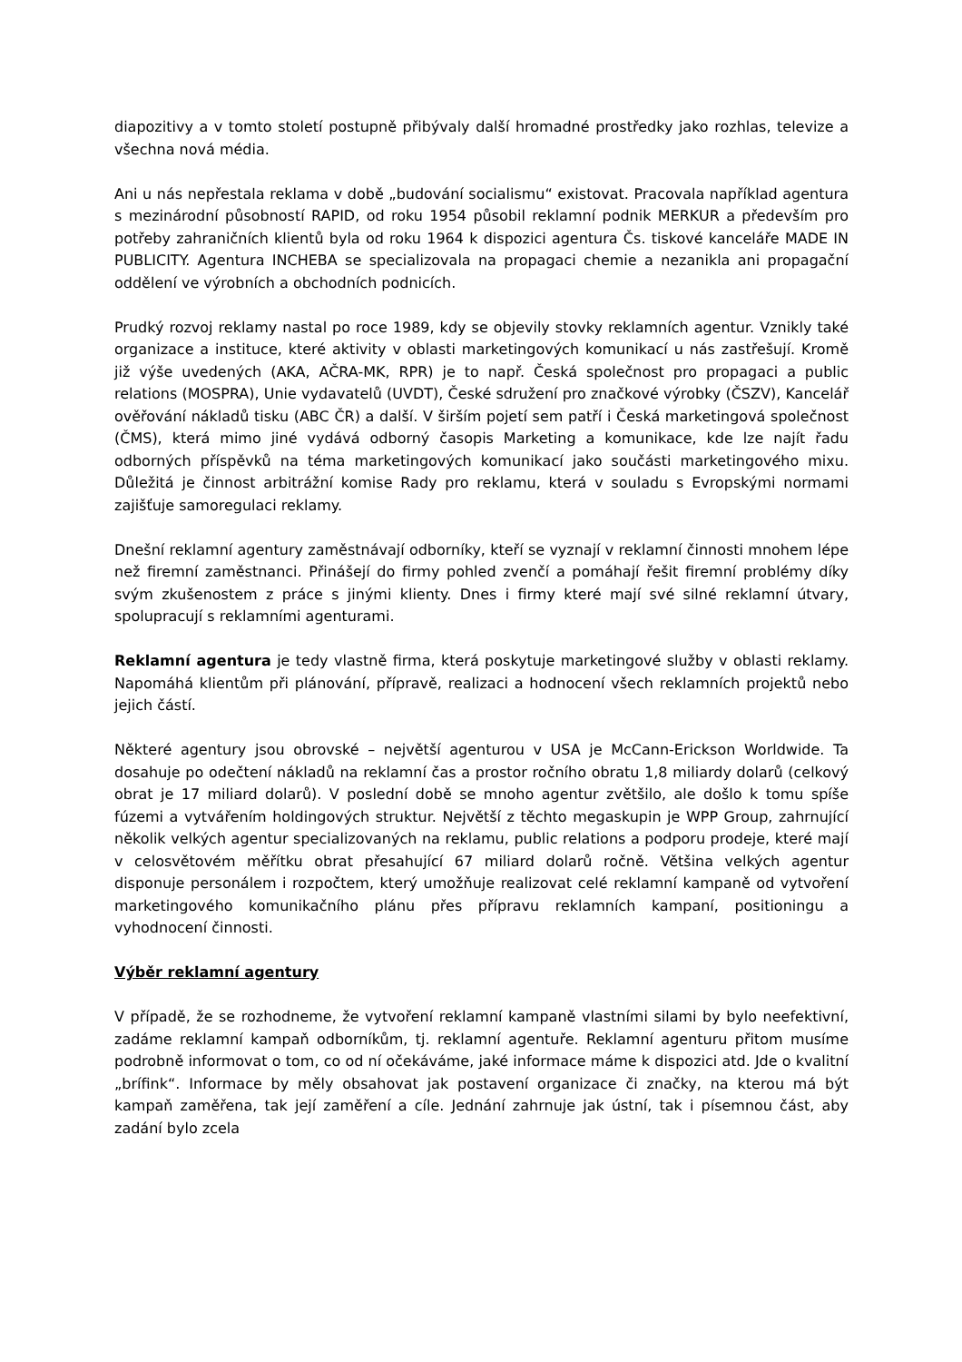diapozitivy a v tomto století postupně přibývaly další hromadné prostředky jako rozhlas, televize a všechna nová média.
Ani u nás nepřestala reklama v době „budování socialismu“ existovat. Pracovala například agentura s mezinárodní působností RAPID, od roku 1954 působil reklamní podnik MERKUR a především pro potřeby zahraničních klientů byla od roku 1964 k dispozici agentura Čs. tiskové kanceláře MADE IN PUBLICITY. Agentura INCHEBA se specializovala na propagaci chemie a nezanikla ani propagační oddělení ve výrobních a obchodních podnicích.
Prudký rozvoj reklamy nastal po roce 1989, kdy se objevily stovky reklamních agentur. Vznikly také organizace a instituce, které aktivity v oblasti marketingových komunikací u nás zastřešují. Kromě již výše uvedených (AKA, AČRA-MK, RPR) je to např. Česká společnost pro propagaci a public relations (MOSPRA), Unie vydavatelů (UVDT), České sdružení pro značkové výrobky (ČSZV), Kancelář ověřování nákladů tisku (ABC ČR) a další. V širším pojetí sem patří i Česká marketingová společnost (ČMS), která mimo jiné vydává odborný časopis Marketing a komunikace, kde lze najít řadu odborných příspěvků na téma marketingových komunikací jako součásti marketingového mixu. Důležitá je činnost arbitrážní komise Rady pro reklamu, která v souladu s Evropskými normami zajišťuje samoregulaci reklamy.
Dnešní reklamní agentury zaměstnávají odborníky, kteří se vyznají v reklamní činnosti mnohem lépe než firemní zaměstnanci. Přinášejí do firmy pohled zvenčí a pomáhají řešit firemní problémy díky svým zkušenostem z práce s jinými klienty. Dnes i firmy které mají své silné reklamní útvary, spolupracují s reklamními agenturami.
Reklamní agentura je tedy vlastně firma, která poskytuje marketingové služby v oblasti reklamy. Napomáhá klientům při plánování, přípravě, realizaci a hodnocení všech reklamních projektů nebo jejich částí.
Některé agentury jsou obrovské – největší agenturou v USA je McCann-Erickson Worldwide. Ta dosahuje po odečtení nákladů na reklamní čas a prostor ročního obratu 1,8 miliardy dolarů (celkový obrat je 17 miliard dolarů). V poslední době se mnoho agentur zvětšilo, ale došlo k tomu spíše fúzemi a vytvářením holdingových struktur. Největší z těchto megaskupin je WPP Group, zahrnující několik velkých agentur specializovaných na reklamu, public relations a podporu prodeje, které mají v celosvětovém měřítku obrat přesahující 67 miliard dolarů ročně. Většina velkých agentur disponuje personálem i rozpočtem, který umožňuje realizovat celé reklamní kampaně od vytvoření marketingového komunikačního plánu přes přípravu reklamních kampaní, positioningu a vyhodnocení činnosti.
Výběr reklamní agentury
V případě, že se rozhodneme, že vytvoření reklamní kampaně vlastními silami by bylo neefektivní, zadáme reklamní kampaň odborníkům, tj. reklamní agentuře. Reklamní agenturu přitom musíme podrobně informovat o tom, co od ní očekáváme, jaké informace máme k dispozici atd. Jde o kvalitní „brífink“. Informace by měly obsahovat jak postavení organizace či značky, na kterou má být kampaň zaměřena, tak její zaměření a cíle. Jednání zahrnuje jak ústní, tak i písemnou část, aby zadání bylo zcela